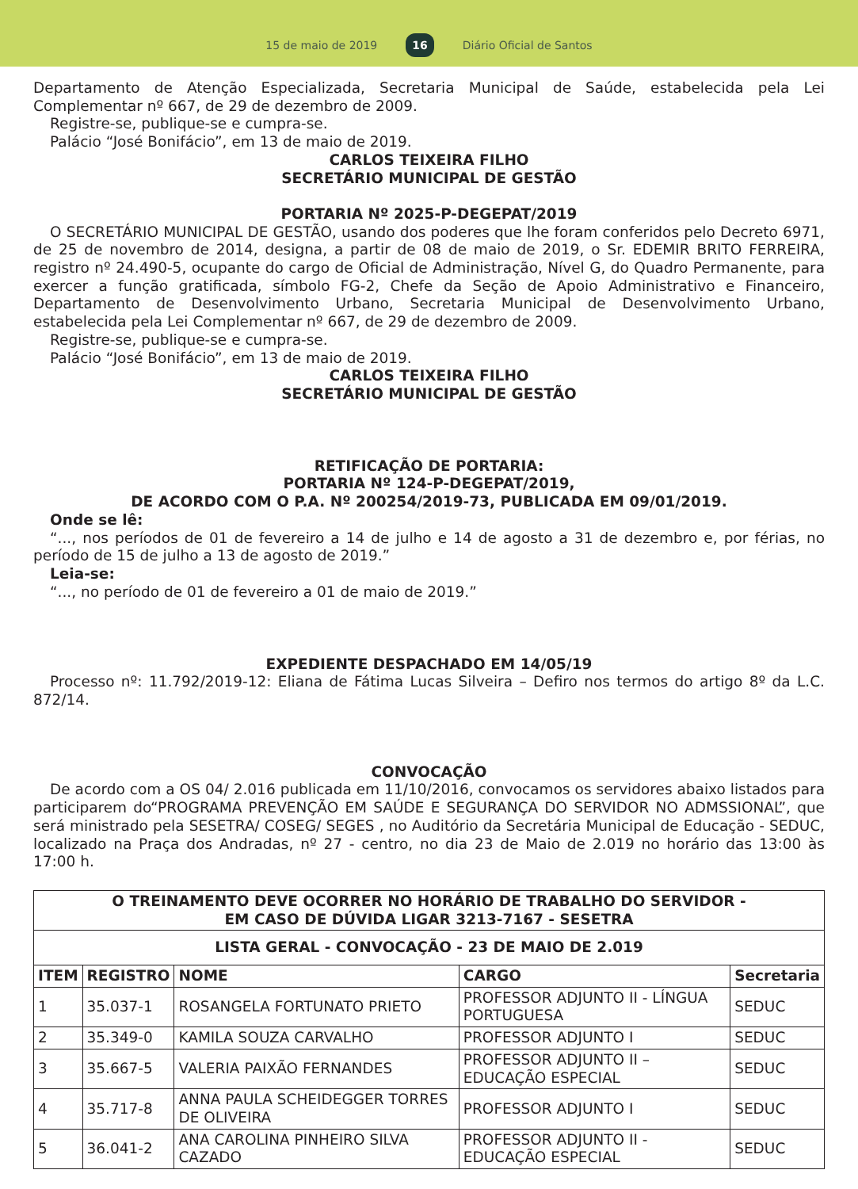15 de maio de 2019 16 Diário Oficial de Santos
Departamento de Atenção Especializada, Secretaria Municipal de Saúde, estabelecida pela Lei Complementar nº 667, de 29 de dezembro de 2009.
Registre-se, publique-se e cumpra-se.
Palácio “José Bonifácio”, em 13 de maio de 2019.
CARLOS TEIXEIRA FILHO
SECRETÁRIO MUNICIPAL DE GESTÃO
PORTARIA Nº 2025-P-DEGEPAT/2019
O SECRETÁRIO MUNICIPAL DE GESTÃO, usando dos poderes que lhe foram conferidos pelo Decreto 6971, de 25 de novembro de 2014, designa, a partir de 08 de maio de 2019, o Sr. EDEMIR BRITO FERREIRA, registro nº 24.490-5, ocupante do cargo de Oficial de Administração, Nível G, do Quadro Permanente, para exercer a função gratificada, símbolo FG-2, Chefe da Seção de Apoio Administrativo e Financeiro, Departamento de Desenvolvimento Urbano, Secretaria Municipal de Desenvolvimento Urbano, estabelecida pela Lei Complementar nº 667, de 29 de dezembro de 2009.
Registre-se, publique-se e cumpra-se.
Palácio “José Bonifácio”, em 13 de maio de 2019.
CARLOS TEIXEIRA FILHO
SECRETÁRIO MUNICIPAL DE GESTÃO
RETIFICAÇÃO DE PORTARIA:
PORTARIA Nº 124-P-DEGEPAT/2019,
DE ACORDO COM O P.A. Nº 200254/2019-73, PUBLICADA EM 09/01/2019.
Onde se lê:
“..., nos períodos de 01 de fevereiro a 14 de julho e 14 de agosto a 31 de dezembro e, por férias, no período de 15 de julho a 13 de agosto de 2019.”
Leia-se:
“..., no período de 01 de fevereiro a 01 de maio de 2019.”
EXPEDIENTE DESPACHADO EM 14/05/19
Processo nº: 11.792/2019-12: Eliana de Fátima Lucas Silveira – Defiro nos termos do artigo 8º da L.C. 872/14.
CONVOCAÇÃO
De acordo com a OS 04/ 2.016 publicada em 11/10/2016, convocamos os servidores abaixo listados para participarem do“PROGRAMA PREVENÇÃO EM SAÚDE E SEGURANÇA DO SERVIDOR NO ADMSSIONAL”, que será ministrado pela SESETRA/ COSEG/ SEGES , no Auditório da Secretária Municipal de Educação - SEDUC, localizado na Praça dos Andradas, nº 27 - centro, no dia 23 de Maio de 2.019 no horário das 13:00 às 17:00 h.
| O TREINAMENTO DEVE OCORRER NO HORÁRIO DE TRABALHO DO SERVIDOR - EM CASO DE DÚVIDA LIGAR 3213-7167 - SESETRA | | | | |
| --- | --- | --- | --- | --- |
| LISTA GERAL - CONVOCAÇÃO - 23 DE MAIO DE 2.019 | | | | |
| ITEM | REGISTRO | NOME | CARGO | Secretaria |
| 1 | 35.037-1 | ROSANGELA FORTUNATO PRIETO | PROFESSOR ADJUNTO II - LÍNGUA PORTUGUESA | SEDUC |
| 2 | 35.349-0 | KAMILA SOUZA CARVALHO | PROFESSOR ADJUNTO I | SEDUC |
| 3 | 35.667-5 | VALERIA PAIXÃO FERNANDES | PROFESSOR ADJUNTO II – EDUCAÇÃO ESPECIAL | SEDUC |
| 4 | 35.717-8 | ANNA PAULA SCHEIDEGGER TORRES DE OLIVEIRA | PROFESSOR ADJUNTO I | SEDUC |
| 5 | 36.041-2 | ANA CAROLINA PINHEIRO SILVA CAZADO | PROFESSOR ADJUNTO II - EDUCAÇÃO ESPECIAL | SEDUC |